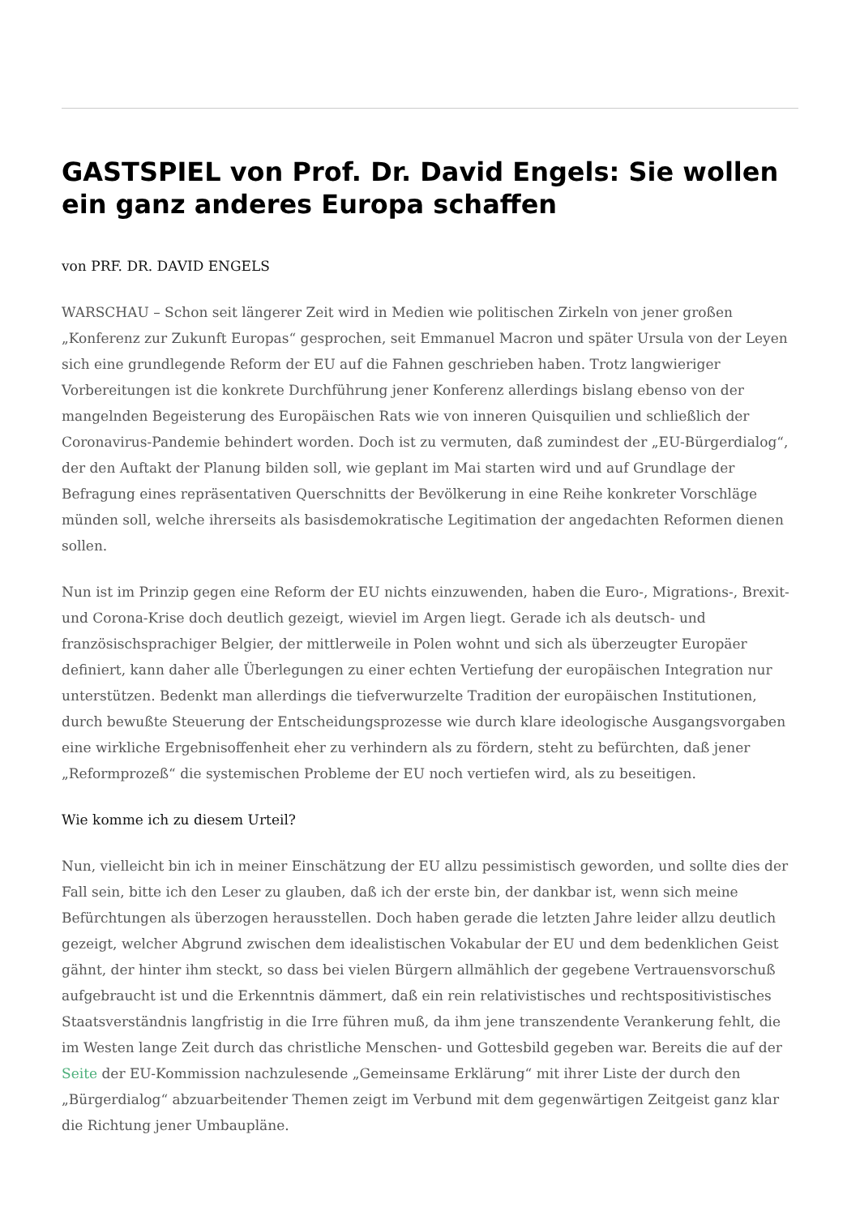GASTSPIEL von Prof. Dr. David Engels: Sie wollen ein ganz anderes Europa schaffen
von PRF. DR. DAVID ENGELS
WARSCHAU – Schon seit längerer Zeit wird in Medien wie politischen Zirkeln von jener großen „Konferenz zur Zukunft Europas“ gesprochen, seit Emmanuel Macron und später Ursula von der Leyen sich eine grundlegende Reform der EU auf die Fahnen geschrieben haben. Trotz langwieriger Vorbereitungen ist die konkrete Durchführung jener Konferenz allerdings bislang ebenso von der mangelnden Begeisterung des Europäischen Rats wie von inneren Quisquilien und schließlich der Coronavirus-Pandemie behindert worden. Doch ist zu vermuten, daß zumindest der „EU-Bürgerdialog“, der den Auftakt der Planung bilden soll, wie geplant im Mai starten wird und auf Grundlage der Befragung eines repräsentativen Querschnitts der Bevölkerung in eine Reihe konkreter Vorschläge münden soll, welche ihrerseits als basisdemokratische Legitimation der angedachten Reformen dienen sollen.
Nun ist im Prinzip gegen eine Reform der EU nichts einzuwenden, haben die Euro-, Migrations-, Brexit- und Corona-Krise doch deutlich gezeigt, wieviel im Argen liegt. Gerade ich als deutsch- und französischsprachiger Belgier, der mittlerweile in Polen wohnt und sich als überzeugter Europäer definiert, kann daher alle Überlegungen zu einer echten Vertiefung der europäischen Integration nur unterstützen. Bedenkt man allerdings die tiefverwurzelte Tradition der europäischen Institutionen, durch bewußte Steuerung der Entscheidungsprozesse wie durch klare ideologische Ausgangsvorgaben eine wirkliche Ergebnisoffenheit eher zu verhindern als zu fördern, steht zu befürchten, daß jener „Reformprozeß“ die systemischen Probleme der EU noch vertiefen wird, als zu beseitigen.
Wie komme ich zu diesem Urteil?
Nun, vielleicht bin ich in meiner Einschätzung der EU allzu pessimistisch geworden, und sollte dies der Fall sein, bitte ich den Leser zu glauben, daß ich der erste bin, der dankbar ist, wenn sich meine Befürchtungen als überzogen herausstellen. Doch haben gerade die letzten Jahre leider allzu deutlich gezeigt, welcher Abgrund zwischen dem idealistischen Vokabular der EU und dem bedenklichen Geist gähnt, der hinter ihm steckt, so dass bei vielen Bürgern allmählich der gegebene Vertrauensvorschuß aufgebraucht ist und die Erkenntnis dämmert, daß ein rein relativistisches und rechtspositivistisches Staatsverständnis langfristig in die Irre führen muß, da ihm jene transzendente Verankerung fehlt, die im Westen lange Zeit durch das christliche Menschen- und Gottesbild gegeben war. Bereits die auf der Seite der EU-Kommission nachzulesende „Gemeinsame Erklärung“ mit ihrer Liste der durch den „Bürgerdialog“ abzuarbeitender Themen zeigt im Verbund mit dem gegenwärtigen Zeitgeist ganz klar die Richtung jener Umbaupläne.